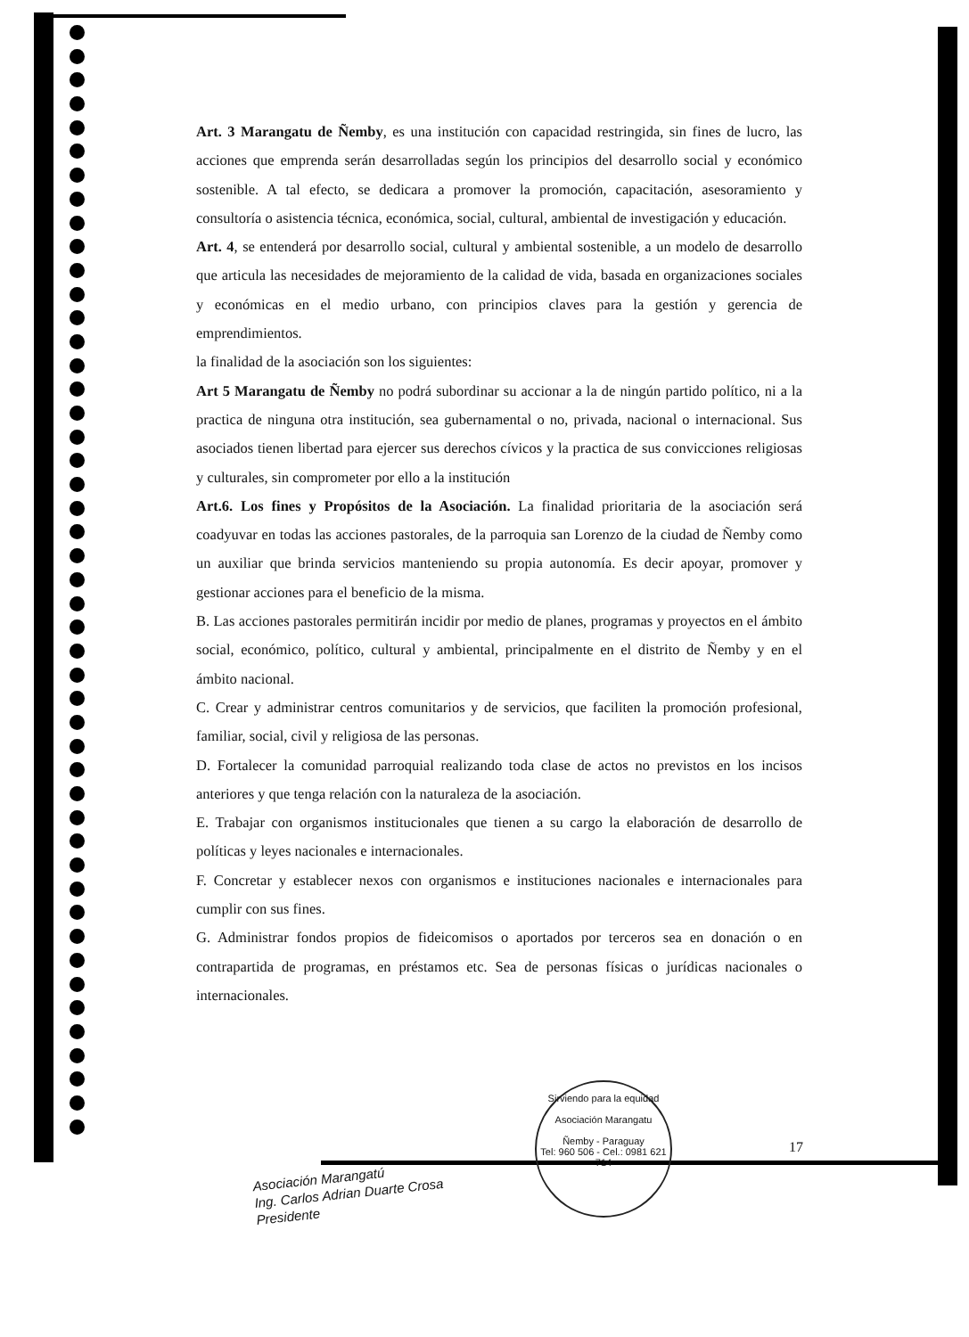Art. 3 Marangatu de Ñemby, es una institución con capacidad restringida, sin fines de lucro, las acciones que emprenda serán desarrolladas según los principios del desarrollo social y económico sostenible. A tal efecto, se dedicara a promover la promoción, capacitación, asesoramiento y consultoría o asistencia técnica, económica, social, cultural, ambiental de investigación y educación.
Art. 4, se entenderá por desarrollo social, cultural y ambiental sostenible, a un modelo de desarrollo que articula las necesidades de mejoramiento de la calidad de vida, basada en organizaciones sociales y económicas en el medio urbano, con principios claves para la gestión y gerencia de emprendimientos.
la finalidad de la asociación son los siguientes:
Art 5 Marangatu de Ñemby no podrá subordinar su accionar a la de ningún partido político, ni a la practica de ninguna otra institución, sea gubernamental o no, privada, nacional o internacional. Sus asociados tienen libertad para ejercer sus derechos cívicos y la practica de sus convicciones religiosas y culturales, sin comprometer por ello a la institución
Art.6. Los fines y Propósitos de la Asociación. La finalidad prioritaria de la asociación será coadyuvar en todas las acciones pastorales, de la parroquia san Lorenzo de la ciudad de Ñemby como un auxiliar que brinda servicios manteniendo su propia autonomía. Es decir apoyar, promover y gestionar acciones para el beneficio de la misma.
B. Las acciones pastorales permitirán incidir por medio de planes, programas y proyectos en el ámbito social, económico, político, cultural y ambiental, principalmente en el distrito de Ñemby y en el ámbito nacional.
C. Crear y administrar centros comunitarios y de servicios, que faciliten la promoción profesional, familiar, social, civil y religiosa de las personas.
D. Fortalecer la comunidad parroquial realizando toda clase de actos no previstos en los incisos anteriores y que tenga relación con la naturaleza de la asociación.
E. Trabajar con organismos institucionales que tienen a su cargo la elaboración de desarrollo de políticas y leyes nacionales e internacionales.
F. Concretar y establecer nexos con organismos e instituciones nacionales e internacionales para cumplir con sus fines.
G. Administrar fondos propios de fideicomisos o aportados por terceros sea en donación o en contrapartida de programas, en préstamos etc. Sea de personas físicas o jurídicas nacionales o internacionales.
Asociación Marangatú
Ing. Carlos Adrian Duarte Crosa
Presidente
Sirviendo para la equidad
Asociación Marangatu
Ñemby - Paraguay
Tel: 960 506 - Cel.: 0981 621 714
17